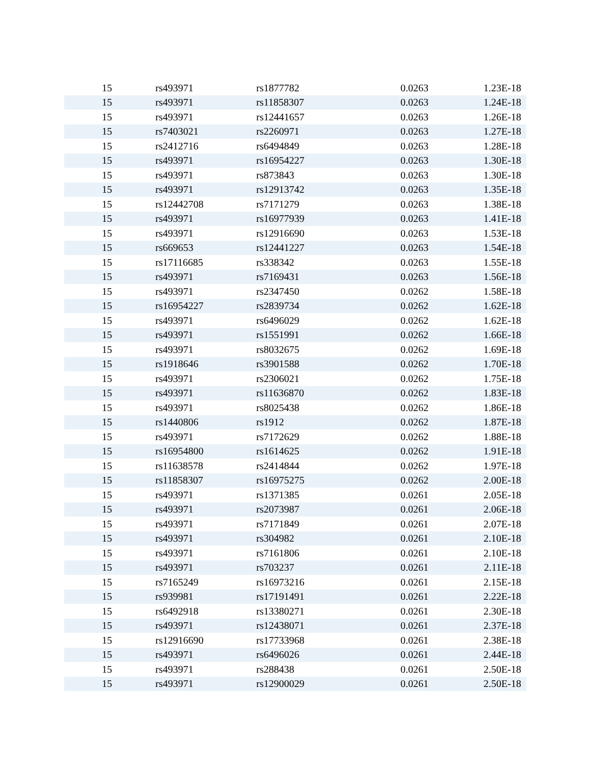| 15 | rs493971 | rs1877782 | 0.0263 | 1.23E-18 |
| 15 | rs493971 | rs11858307 | 0.0263 | 1.24E-18 |
| 15 | rs493971 | rs12441657 | 0.0263 | 1.26E-18 |
| 15 | rs7403021 | rs2260971 | 0.0263 | 1.27E-18 |
| 15 | rs2412716 | rs6494849 | 0.0263 | 1.28E-18 |
| 15 | rs493971 | rs16954227 | 0.0263 | 1.30E-18 |
| 15 | rs493971 | rs873843 | 0.0263 | 1.30E-18 |
| 15 | rs493971 | rs12913742 | 0.0263 | 1.35E-18 |
| 15 | rs12442708 | rs7171279 | 0.0263 | 1.38E-18 |
| 15 | rs493971 | rs16977939 | 0.0263 | 1.41E-18 |
| 15 | rs493971 | rs12916690 | 0.0263 | 1.53E-18 |
| 15 | rs669653 | rs12441227 | 0.0263 | 1.54E-18 |
| 15 | rs17116685 | rs338342 | 0.0263 | 1.55E-18 |
| 15 | rs493971 | rs7169431 | 0.0263 | 1.56E-18 |
| 15 | rs493971 | rs2347450 | 0.0262 | 1.58E-18 |
| 15 | rs16954227 | rs2839734 | 0.0262 | 1.62E-18 |
| 15 | rs493971 | rs6496029 | 0.0262 | 1.62E-18 |
| 15 | rs493971 | rs1551991 | 0.0262 | 1.66E-18 |
| 15 | rs493971 | rs8032675 | 0.0262 | 1.69E-18 |
| 15 | rs1918646 | rs3901588 | 0.0262 | 1.70E-18 |
| 15 | rs493971 | rs2306021 | 0.0262 | 1.75E-18 |
| 15 | rs493971 | rs11636870 | 0.0262 | 1.83E-18 |
| 15 | rs493971 | rs8025438 | 0.0262 | 1.86E-18 |
| 15 | rs1440806 | rs1912 | 0.0262 | 1.87E-18 |
| 15 | rs493971 | rs7172629 | 0.0262 | 1.88E-18 |
| 15 | rs16954800 | rs1614625 | 0.0262 | 1.91E-18 |
| 15 | rs11638578 | rs2414844 | 0.0262 | 1.97E-18 |
| 15 | rs11858307 | rs16975275 | 0.0262 | 2.00E-18 |
| 15 | rs493971 | rs1371385 | 0.0261 | 2.05E-18 |
| 15 | rs493971 | rs2073987 | 0.0261 | 2.06E-18 |
| 15 | rs493971 | rs7171849 | 0.0261 | 2.07E-18 |
| 15 | rs493971 | rs304982 | 0.0261 | 2.10E-18 |
| 15 | rs493971 | rs7161806 | 0.0261 | 2.10E-18 |
| 15 | rs493971 | rs703237 | 0.0261 | 2.11E-18 |
| 15 | rs7165249 | rs16973216 | 0.0261 | 2.15E-18 |
| 15 | rs939981 | rs17191491 | 0.0261 | 2.22E-18 |
| 15 | rs6492918 | rs13380271 | 0.0261 | 2.30E-18 |
| 15 | rs493971 | rs12438071 | 0.0261 | 2.37E-18 |
| 15 | rs12916690 | rs17733968 | 0.0261 | 2.38E-18 |
| 15 | rs493971 | rs6496026 | 0.0261 | 2.44E-18 |
| 15 | rs493971 | rs288438 | 0.0261 | 2.50E-18 |
| 15 | rs493971 | rs12900029 | 0.0261 | 2.50E-18 |